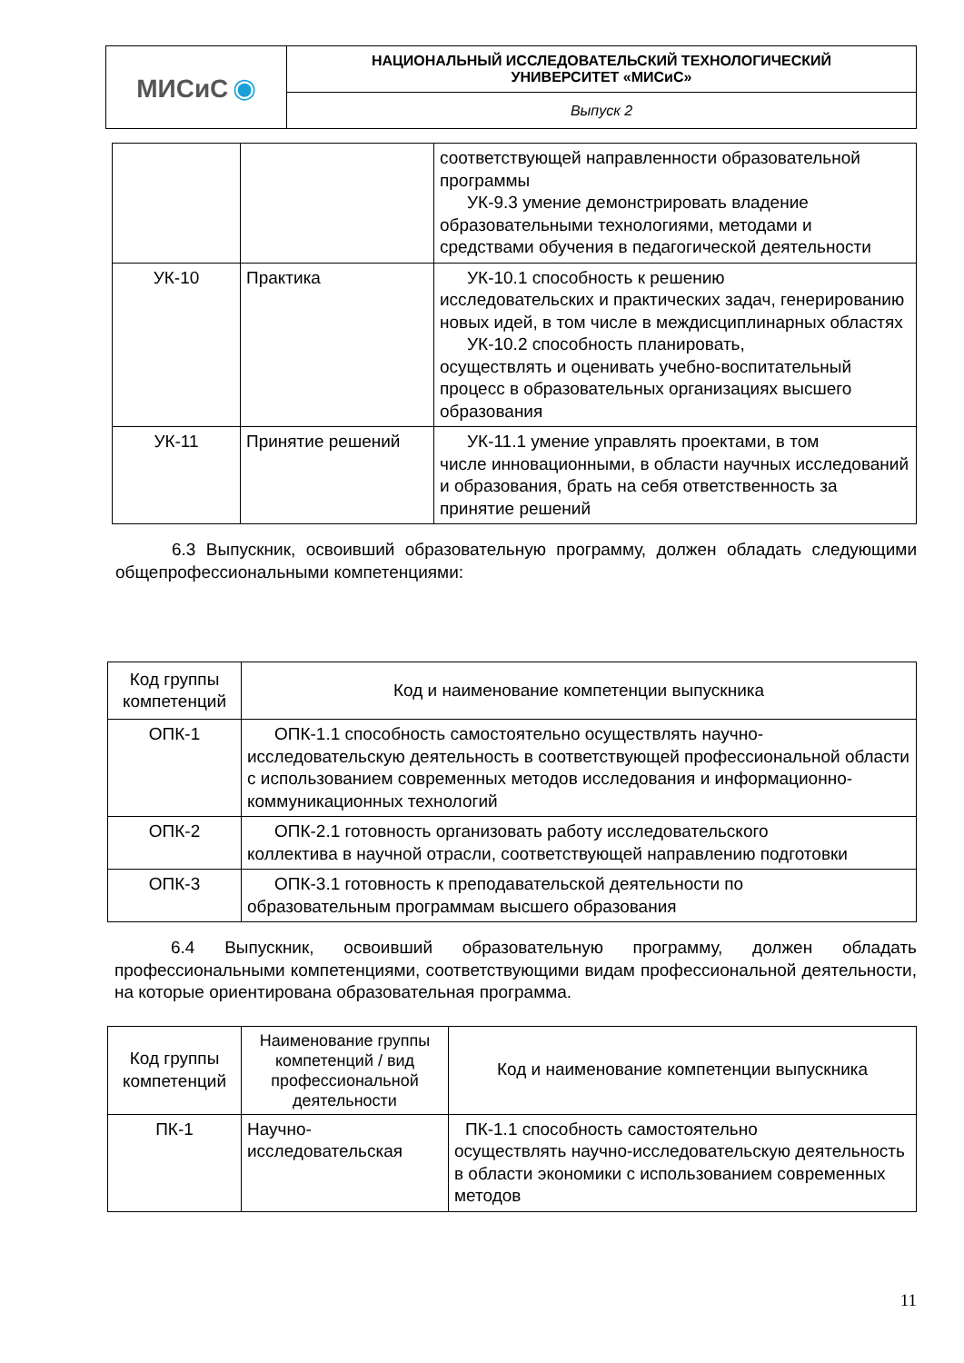| МИСиС ◉ | НАЦИОНАЛЬНЫЙ ИССЛЕДОВАТЕЛЬСКИЙ ТЕХНОЛОГИЧЕСКИЙ УНИВЕРСИТЕТ «МИСиС» |
| | Выпуск 2 |
| | | соответствующей направленности образовательной программы УК-9.3 умение демонстрировать владение образовательными технологиями, методами и средствами обучения в педагогической деятельности |
| УК-10 | Практика | УК-10.1 способность к решению исследовательских и практических задач, генерированию новых идей, в том числе в междисциплинарных областях УК-10.2 способность планировать, осуществлять и оценивать учебно-воспитательный процесс в образовательных организациях высшего образования |
| УК-11 | Принятие решений | УК-11.1 умение управлять проектами, в том числе инновационными, в области научных исследований и образования, брать на себя ответственность за принятие решений |
6.3 Выпускник, освоивший образовательную программу, должен обладать следующими общепрофессиональными компетенциями:
| Код группы компетенций | Код и наименование компетенции выпускника |
| --- | --- |
| ОПК-1 | ОПК-1.1 способность самостоятельно осуществлять научно- исследовательскую деятельность в соответствующей профессиональной области с использованием современных методов исследования и информационно-коммуникационных технологий |
| ОПК-2 | ОПК-2.1 готовность организовать работу исследовательского коллектива в научной отрасли, соответствующей направлению подготовки |
| ОПК-3 | ОПК-3.1 готовность к преподавательской деятельности по образовательным программам высшего образования |
6.4 Выпускник, освоивший образовательную программу, должен обладать профессиональными компетенциями, соответствующими видам профессиональной деятельности, на которые ориентирована образовательная программа.
| Код группы компетенций | Наименование группы компетенций / вид профессиональной деятельности | Код и наименование компетенции выпускника |
| --- | --- | --- |
| ПК-1 | Научно-исследовательская | ПК-1.1 способность самостоятельно осуществлять научно-исследовательскую деятельность в области экономики с использованием современных методов |
11